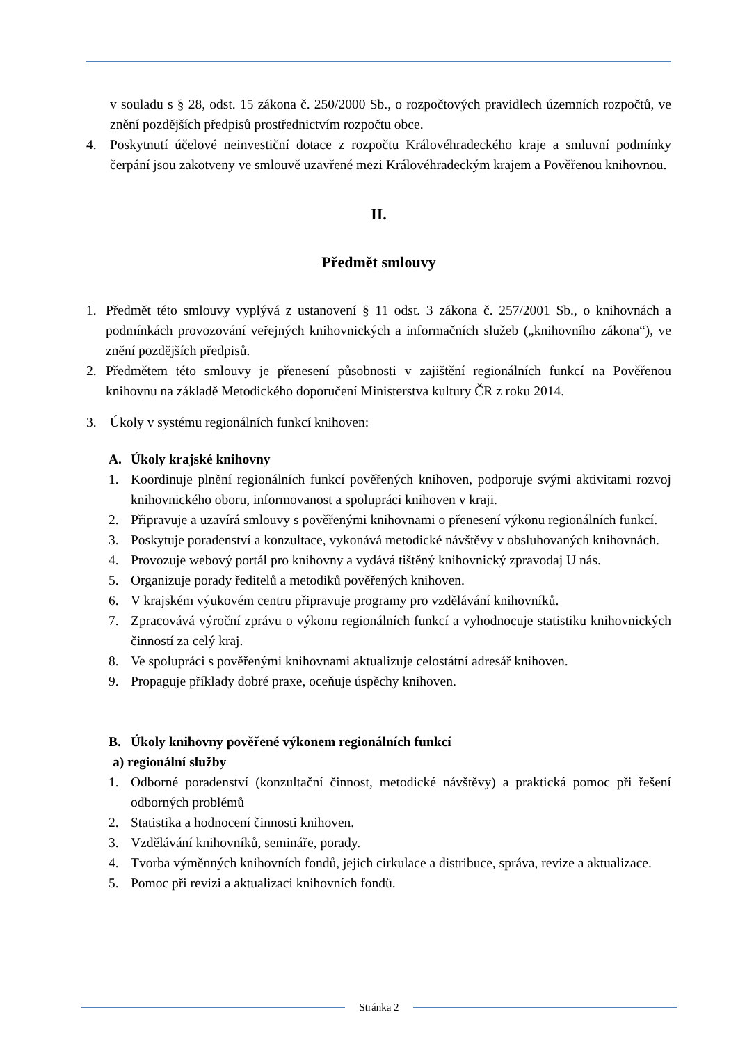v souladu s § 28, odst. 15 zákona č. 250/2000 Sb., o rozpočtových pravidlech územních rozpočtů, ve znění pozdějších předpisů prostřednictvím rozpočtu obce.
4. Poskytnutí účelové neinvestiční dotace z rozpočtu Královéhradeckého kraje a smluvní podmínky čerpání jsou zakotveny ve smlouvě uzavřené mezi Královéhradeckým krajem a Pověřenou knihovnou.
II.
Předmět smlouvy
1. Předmět této smlouvy vyplývá z ustanovení § 11 odst. 3 zákona č. 257/2001 Sb., o knihovnách a podmínkách provozování veřejných knihovnických a informačních služeb („knihovního zákona“), ve znění pozdějších předpisů.
2. Předmětem této smlouvy je přenesení působnosti v zajištění regionálních funkcí na Pověřenou knihovnu na základě Metodického doporučení Ministerstva kultury ČR z roku 2014.
3. Úkoly v systému regionálních funkcí knihoven:
A. Úkoly krajské knihovny
1. Koordinuje plnění regionálních funkcí pověřených knihoven, podporuje svými aktivitami rozvoj knihovnického oboru, informovanost a spolupráci knihoven v kraji.
2. Připravuje a uzavírá smlouvy s pověřenými knihovnami o přenesení výkonu regionálních funkcí.
3. Poskytuje poradenství a konzultace, vykonává metodické návštěvy v obsluhovaných knihovnách.
4. Provozuje webový portál pro knihovny a vydává tištěný knihovnický zpravodaj U nás.
5. Organizuje porady ředitelů a metodiků pověřených knihoven.
6. V krajském výukovém centru připravuje programy pro vzdělávání knihovníků.
7. Zpracovává výroční zprávu o výkonu regionálních funkcí a vyhodnocuje statistiku knihovnických činností za celý kraj.
8. Ve spolupráci s pověřenými knihovnami aktualizuje celostátní adresář knihoven.
9. Propaguje příklady dobré praxe, oceňuje úspěchy knihoven.
B. Úkoly knihovny pověřené výkonem regionálních funkcí
a) regionální služby
1. Odborné poradenství (konzultační činnost, metodické návštěvy) a praktická pomoc při řešení odborných problémů
2. Statistika a hodnocení činnosti knihoven.
3. Vzdělávání knihovníků, semináře, porady.
4. Tvorba výměnných knihovních fondů, jejich cirkulace a distribuce, správa, revize a aktualizace.
5. Pomoc při revizi a aktualizaci knihovních fondů.
Stránka 2